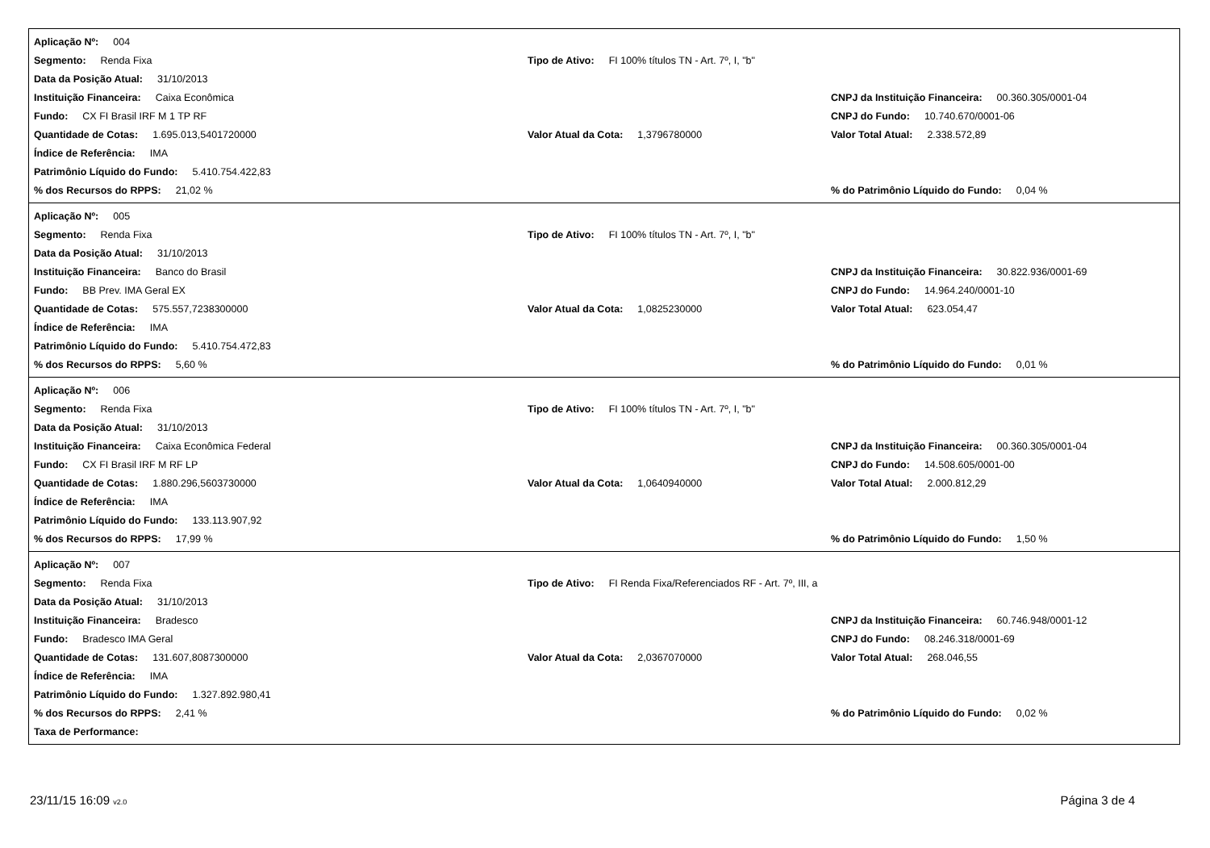Aplicação Nº: 004
Segmento: Renda Fixa
Tipo de Ativo: FI 100% títulos TN - Art. 7º, I, "b"
Data da Posição Atual: 31/10/2013
Instituição Financeira: Caixa Econômica
CNPJ da Instituição Financeira: 00.360.305/0001-04
Fundo: CX FI Brasil IRF M 1 TP RF
CNPJ do Fundo: 10.740.670/0001-06
Quantidade de Cotas: 1.695.013,5401720000 Valor Atual da Cota: 1,3796780000
Valor Total Atual: 2.338.572,89
Índice de Referência: IMA
Patrimônio Líquido do Fundo: 5.410.754.422,83
% dos Recursos do RPPS: 21,02 %
% do Patrimônio Líquido do Fundo: 0,04 %
Aplicação Nº: 005
Segmento: Renda Fixa
Tipo de Ativo: FI 100% títulos TN - Art. 7º, I, "b"
Data da Posição Atual: 31/10/2013
Instituição Financeira: Banco do Brasil
CNPJ da Instituição Financeira: 30.822.936/0001-69
Fundo: BB Prev. IMA Geral EX
CNPJ do Fundo: 14.964.240/0001-10
Quantidade de Cotas: 575.557,7238300000 Valor Atual da Cota: 1,0825230000 Valor Total Atual: 623.054,47
Índice de Referência: IMA
Patrimônio Líquido do Fundo: 5.410.754.472,83
% dos Recursos do RPPS: 5,60 %
% do Patrimônio Líquido do Fundo: 0,01 %
Aplicação Nº: 006
Segmento: Renda Fixa
Tipo de Ativo: FI 100% títulos TN - Art. 7º, I, "b"
Data da Posição Atual: 31/10/2013
Instituição Financeira: Caixa Econômica Federal
CNPJ da Instituição Financeira: 00.360.305/0001-04
Fundo: CX FI Brasil IRF M RF LP
CNPJ do Fundo: 14.508.605/0001-00
Quantidade de Cotas: 1.880.296,5603730000 Valor Atual da Cota: 1,0640940000
Valor Total Atual: 2.000.812,29
Índice de Referência: IMA
Patrimônio Líquido do Fundo: 133.113.907,92
% dos Recursos do RPPS: 17,99 %
% do Patrimônio Líquido do Fundo: 1,50 %
Aplicação Nº: 007
Segmento: Renda Fixa
Tipo de Ativo: FI Renda Fixa/Referenciados RF - Art. 7º, III, a
Data da Posição Atual: 31/10/2013
Instituição Financeira: Bradesco
CNPJ da Instituição Financeira: 60.746.948/0001-12
Fundo: Bradesco IMA Geral
CNPJ do Fundo: 08.246.318/0001-69
Quantidade de Cotas: 131.607,8087300000 Valor Atual da Cota: 2,0367070000 Valor Total Atual: 268.046,55
Índice de Referência: IMA
Patrimônio Líquido do Fundo: 1.327.892.980,41
% dos Recursos do RPPS: 2,41 %
% do Patrimônio Líquido do Fundo: 0,02 %
Taxa de Performance:
23/11/15 16:09 v2.0
Página 3 de 4